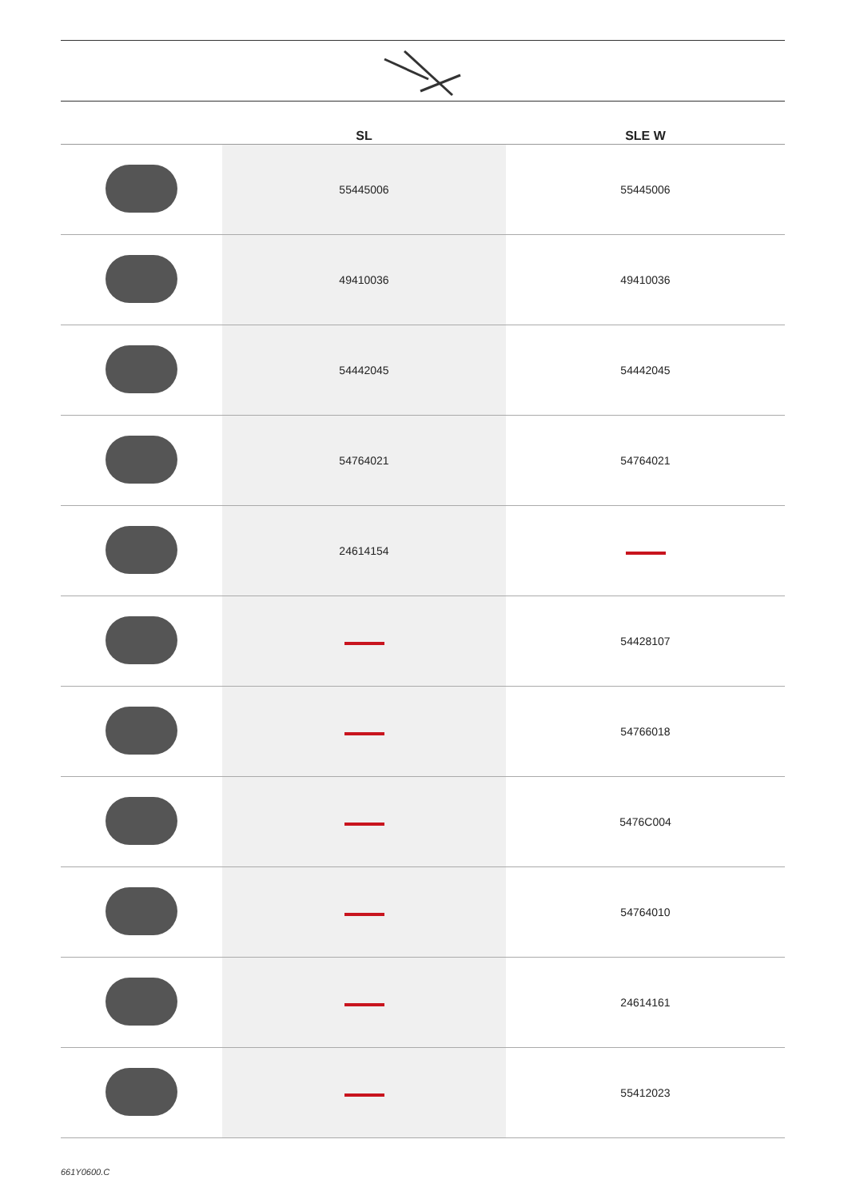| | SL | SLE W |
| --- | --- | --- |
| | 55445006 | 55445006 |
| | 49410036 | 49410036 |
| | 54442045 | 54442045 |
| | 54764021 | 54764021 |
| | 24614154 | |
| | | 54428107 |
| | | 54766018 |
| | | 5476C004 |
| | | 54764010 |
| | | 24614161 |
| | | 55412023 |
661Y0600.C